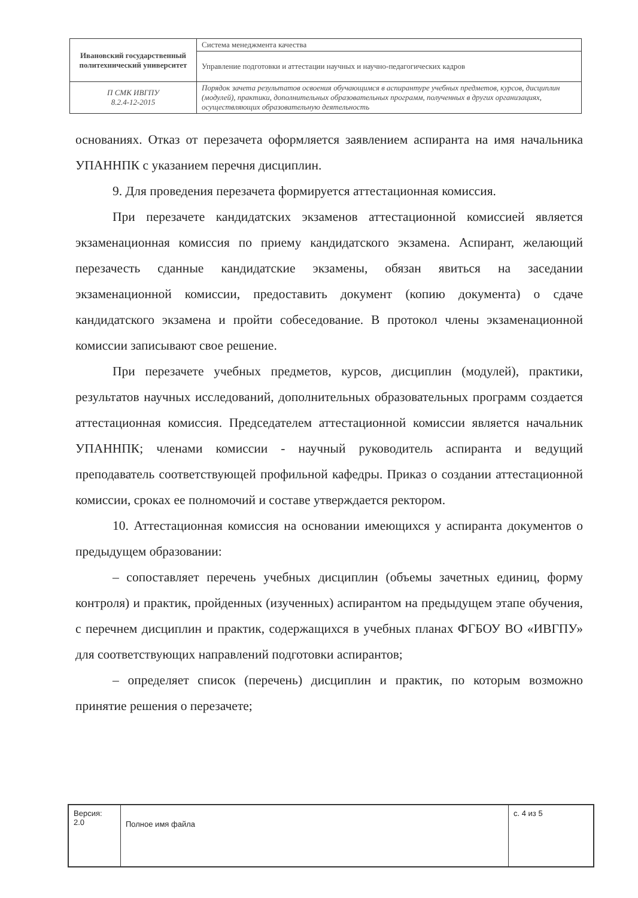| Ивановский государственный политехнический университет | Система менеджмента качества |
| | Управление подготовки и аттестации научных и научно-педагогических кадров |
| П СМК ИВГПУ 8.2.4-12-2015 | Порядок зачета результатов освоения обучающимся в аспирантуре учебных предметов, курсов, дисциплин (модулей), практики, дополнительных образовательных программ, полученных в других организациях, осуществляющих образовательную деятельность |
основаниях. Отказ от перезачета оформляется заявлением аспиранта на имя начальника УПАННПК с указанием перечня дисциплин.
9. Для проведения перезачета формируется аттестационная комиссия.
При перезачете кандидатских экзаменов аттестационной комиссией является экзаменационная комиссия по приему кандидатского экзамена. Аспирант, желающий перезачесть сданные кандидатские экзамены, обязан явиться на заседании экзаменационной комиссии, предоставить документ (копию документа) о сдаче кандидатского экзамена и пройти собеседование. В протокол члены экзаменационной комиссии записывают свое решение.
При перезачете учебных предметов, курсов, дисциплин (модулей), практики, результатов научных исследований, дополнительных образовательных программ создается аттестационная комиссия. Председателем аттестационной комиссии является начальник УПАННПК; членами комиссии - научный руководитель аспиранта и ведущий преподаватель соответствующей профильной кафедры. Приказ о создании аттестационной комиссии, сроках ее полномочий и составе утверждается ректором.
10. Аттестационная комиссия на основании имеющихся у аспиранта документов о предыдущем образовании:
– сопоставляет перечень учебных дисциплин (объемы зачетных единиц, форму контроля) и практик, пройденных (изученных) аспирантом на предыдущем этапе обучения, с перечнем дисциплин и практик, содержащихся в учебных планах ФГБОУ ВО «ИВГПУ» для соответствующих направлений подготовки аспирантов;
– определяет список (перечень) дисциплин и практик, по которым возможно принятие решения о перезачете;
| Версия: 2.0 | Полное имя файла | с. 4 из 5 |